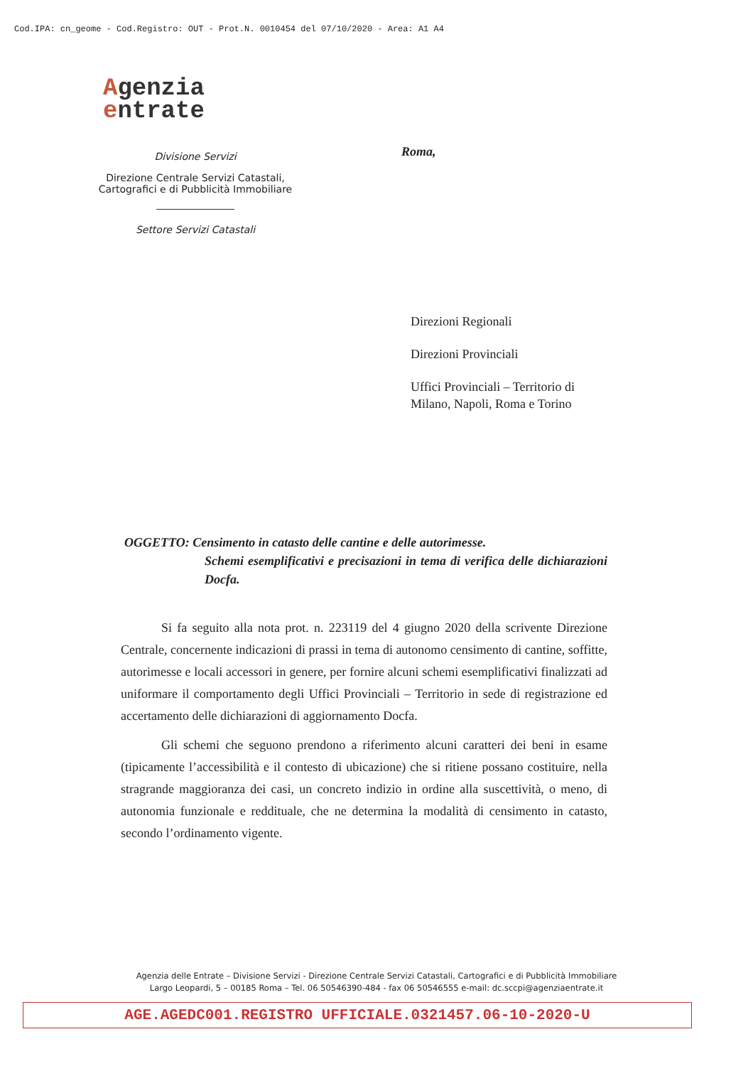Cod.IPA: cn_geome - Cod.Registro: OUT - Prot.N. 0010454 del 07/10/2020 - Area: A1 A4
Agenzia
entrate
Divisione Servizi
Direzione Centrale Servizi Catastali,
Cartografici e di Pubblicità Immobiliare
Settore Servizi Catastali
Roma,
Direzioni Regionali
Direzioni Provinciali
Uffici Provinciali – Territorio di
Milano, Napoli, Roma e Torino
OGGETTO: Censimento in catasto delle cantine e delle autorimesse.
Schemi esemplificativi e precisazioni in tema di verifica delle dichiarazioni Docfa.
Si fa seguito alla nota prot. n. 223119 del 4 giugno 2020 della scrivente Direzione Centrale, concernente indicazioni di prassi in tema di autonomo censimento di cantine, soffitte, autorimesse e locali accessori in genere, per fornire alcuni schemi esemplificativi finalizzati ad uniformare il comportamento degli Uffici Provinciali – Territorio in sede di registrazione ed accertamento delle dichiarazioni di aggiornamento Docfa.
Gli schemi che seguono prendono a riferimento alcuni caratteri dei beni in esame (tipicamente l’accessibilità e il contesto di ubicazione) che si ritiene possano costituire, nella stragrande maggioranza dei casi, un concreto indizio in ordine alla suscettività, o meno, di autonomia funzionale e reddituale, che ne determina la modalità di censimento in catasto, secondo l’ordinamento vigente.
Agenzia delle Entrate – Divisione Servizi - Direzione Centrale Servizi Catastali, Cartografici e di Pubblicità Immobiliare
Largo Leopardi, 5 – 00185 Roma – Tel. 06 50546390-484 - fax 06 50546555 e-mail: dc.sccpi@agenziaentrate.it
AGE.AGEDC001.REGISTRO UFFICIALE.0321457.06-10-2020-U